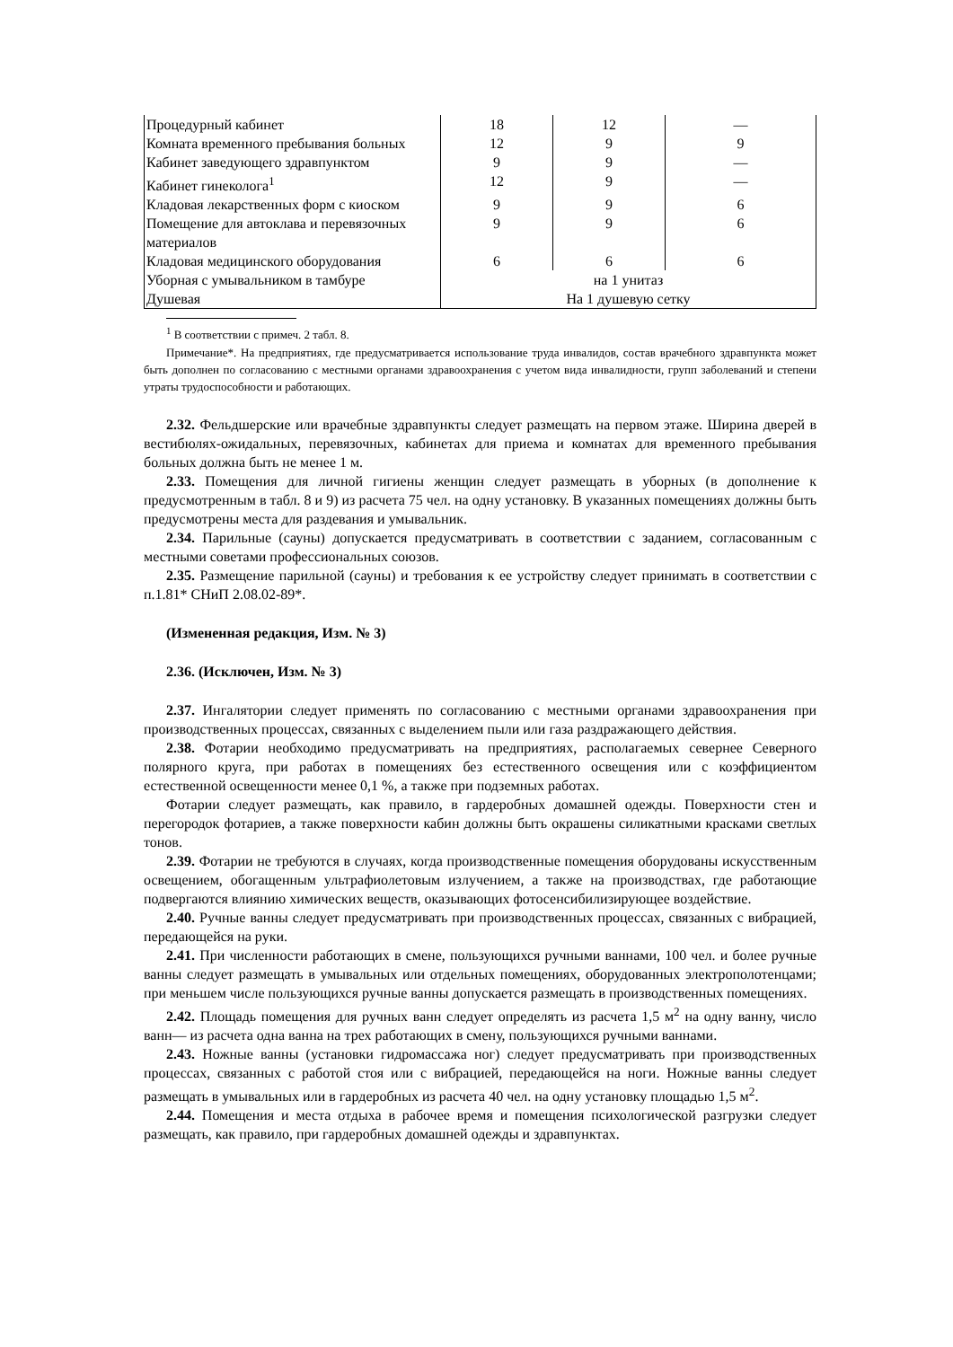| Процедурный кабинет | 18 | 12 | — |
| Комната временного пребывания больных | 12 | 9 | 9 |
| Кабинет заведующего здравпунктом | 9 | 9 | — |
| Кабинет гинеколога<sup>1</sup> | 12 | 9 | — |
| Кладовая лекарственных форм с киоском | 9 | 9 | 6 |
| Помещение для автоклава и перевязочных материалов | 9 | 9 | 6 |
| Кладовая медицинского оборудования | 6 | 6 | 6 |
| Уборная с умывальником в тамбуре | на 1 унитаз | | |
| Душевая | На 1 душевую сетку | | |
<sup>1</sup> В соответствии с примеч. 2 табл. 8.
Примечание*. На предприятиях, где предусматривается использование труда инвалидов, состав врачебного здравпункта может быть дополнен по согласованию с местными органами здравоохранения с учетом вида инвалидности, групп заболеваний и степени утраты трудоспособности и работающих.
2.32. Фельдшерские или врачебные здравпункты следует размещать на первом этаже. Ширина дверей в вестибюлях-ожидальных, перевязочных, кабинетах для приема и комнатах для временного пребывания больных должна быть не менее 1 м.
2.33. Помещения для личной гигиены женщин следует размещать в уборных (в дополнение к предусмотренным в табл. 8 и 9) из расчета 75 чел. на одну установку. В указанных помещениях должны быть предусмотрены места для раздевания и умывальник.
2.34. Парильные (сауны) допускается предусматривать в соответствии с заданием, согласованным с местными советами профессиональных союзов.
2.35. Размещение парильной (сауны) и требования к ее устройству следует принимать в соответствии с п.1.81* СНиП 2.08.02-89*.
(Измененная редакция, Изм. № 3)
2.36. (Исключен, Изм. № 3)
2.37. Ингалятории следует применять по согласованию с местными органами здравоохранения при производственных процессах, связанных с выделением пыли или газа раздражающего действия.
2.38. Фотарии необходимо предусматривать на предприятиях, располагаемых севернее Северного полярного круга, при работах в помещениях без естественного освещения или с коэффициентом естественной освещенности менее 0,1 %, а также при подземных работах.
Фотарии следует размещать, как правило, в гардеробных домашней одежды. Поверхности стен и перегородок фотариев, а также поверхности кабин должны быть окрашены силикатными красками светлых тонов.
2.39. Фотарии не требуются в случаях, когда производственные помещения оборудованы искусственным освещением, обогащенным ультрафиолетовым излучением, а также на производствах, где работающие подвергаются влиянию химических веществ, оказывающих фотосенсибилизирующее воздействие.
2.40. Ручные ванны следует предусматривать при производственных процессах, связанных с вибрацией, передающейся на руки.
2.41. При численности работающих в смене, пользующихся ручными ваннами, 100 чел. и более ручные ванны следует размещать в умывальных или отдельных помещениях, оборудованных электрополотенцами; при меньшем числе пользующихся ручные ванны допускается размещать в производственных помещениях.
2.42. Площадь помещения для ручных ванн следует определять из расчета 1,5 м<sup>2</sup> на одну ванну, число ванн— из расчета одна ванна на трех работающих в смену, пользующихся ручными ваннами.
2.43. Ножные ванны (установки гидромассажа ног) следует предусматривать при производственных процессах, связанных с работой стоя или с вибрацией, передающейся на ноги. Ножные ванны следует размещать в умывальных или в гардеробных из расчета 40 чел. на одну установку площадью 1,5 м<sup>2</sup>.
2.44. Помещения и места отдыха в рабочее время и помещения психологической разгрузки следует размещать, как правило, при гардеробных домашней одежды и здравпунктах.